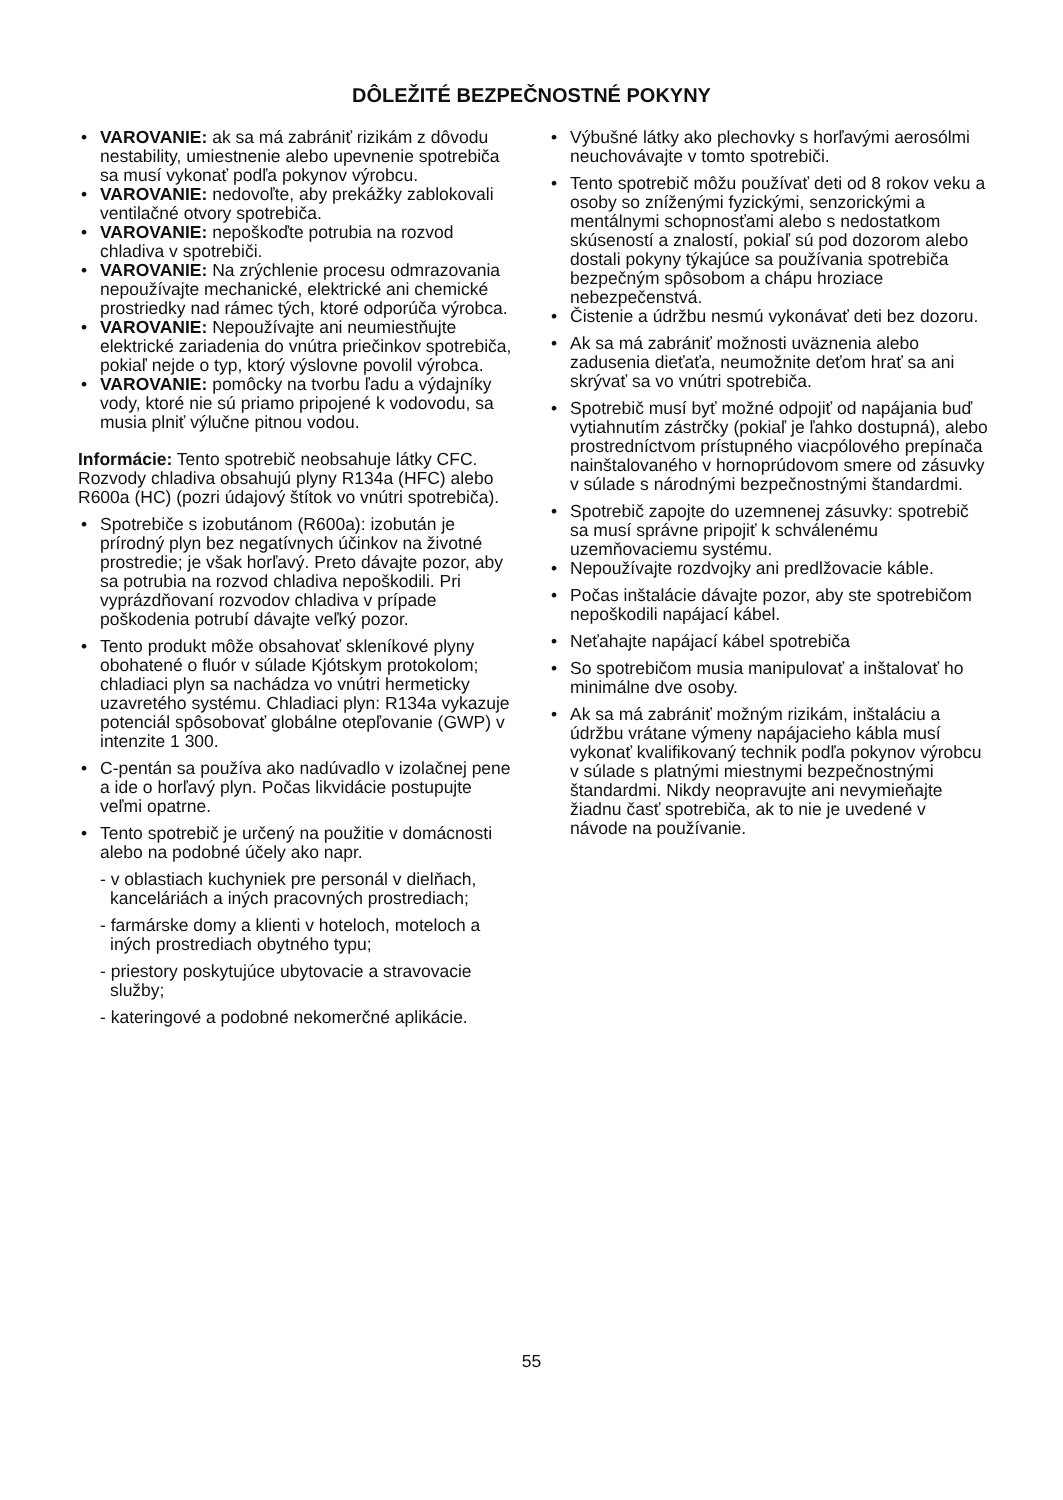DÔLEŽITÉ BEZPEČNOSTNÉ POKYNY
VAROVANIE: ak sa má zabrániť rizikám z dôvodu nestability, umiestnenie alebo upevnenie spotrebiča sa musí vykonať podľa pokynov výrobcu.
VAROVANIE: nedovoľte, aby prekážky zablokovali ventilačné otvory spotrebiča.
VAROVANIE: nepoškoďte potrubia na rozvod chladiva v spotrebiči.
VAROVANIE: Na zrýchlenie procesu odmrazovania nepoužívajte mechanické, elektrické ani chemické prostriedky nad rámec tých, ktoré odporúča výrobca.
VAROVANIE: Nepoužívajte ani neumiestňujte elektrické zariadenia do vnútra priečinkov spotrebiča, pokiaľ nejde o typ, ktorý výslovne povolil výrobca.
VAROVANIE: pomôcky na tvorbu ľadu a výdajníky vody, ktoré nie sú priamo pripojené k vodovodu, sa musia plniť výlučne pitnou vodou.
Informácie: Tento spotrebič neobsahuje látky CFC. Rozvody chladiva obsahujú plyny R134a (HFC) alebo R600a (HC) (pozri údajový štítok vo vnútri spotrebiča).
Spotrebiče s izobutánom (R600a): izobután je prírodný plyn bez negatívnych účinkov na životné prostredie; je však horľavý. Preto dávajte pozor, aby sa potrubia na rozvod chladiva nepoškodili. Pri vyprázdňovaní rozvodov chladiva v prípade poškodenia potrubí dávajte veľký pozor.
Tento produkt môže obsahovať skleníkové plyny obohatené o fluór v súlade Kjótskym protokolom; chladiaci plyn sa nachádza vo vnútri hermeticky uzavretého systému. Chladiaci plyn: R134a vykazuje potenciál spôsobovať globálne otepľovanie (GWP) v intenzite 1 300.
C-pentán sa používa ako nadúvadlo v izolačnej pene a ide o horľavý plyn. Počas likvidácie postupujte veľmi opatrne.
Tento spotrebič je určený na použitie v domácnosti alebo na podobné účely ako napr.
- v oblastiach kuchyniek pre personál v dielňach, kanceláriách a iných pracovných prostrediach;
- farmárske domy a klienti v hoteloch, moteloch a iných prostrediach obytného typu;
- priestory poskytujúce ubytovacie a stravovacie služby;
- kateringové a podobné nekomerčné aplikácie.
Výbušné látky ako plechovky s horľavými aerosólmi neuchovávajte v tomto spotrebiči.
Tento spotrebič môžu používať deti od 8 rokov veku a osoby so zníženými fyzickými, senzorickými a mentálnymi schopnosťami alebo s nedostatkom skúseností a znalostí, pokiaľ sú pod dozorom alebo dostali pokyny týkajúce sa používania spotrebiča bezpečným spôsobom a chápu hroziace nebezpečenstvá.
Čistenie a údržbu nesmú vykonávať deti bez dozoru.
Ak sa má zabrániť možnosti uväznenia alebo zadusenia dieťaťa, neumožnite deťom hrať sa ani skrývať sa vo vnútri spotrebiča.
Spotrebič musí byť možné odpojiť od napájania buď vytiahnutím zástrčky (pokiaľ je ľahko dostupná), alebo prostredníctvom prístupného viacpólového prepínača nainštalovaného v hornoprúdovom smere od zásuvky v súlade s národnými bezpečnostnými štandardmi.
Spotrebič zapojte do uzemnenej zásuvky: spotrebič sa musí správne pripojiť k schválenému uzemňovaciemu systému.
Nepoužívajte rozdvojky ani predlžovacie káble.
Počas inštalácie dávajte pozor, aby ste spotrebičom nepoškodili napájací kábel.
Neťahajte napájací kábel spotrebiča
So spotrebičom musia manipulovať a inštalovať ho minimálne dve osoby.
Ak sa má zabrániť možným rizikám, inštaláciu a údržbu vrátane výmeny napájacieho kábla musí vykonať kvalifikovaný technik podľa pokynov výrobcu v súlade s platnými miestnymi bezpečnostnými štandardmi. Nikdy neopravujte ani nevymieňajte žiadnu časť spotrebiča, ak to nie je uvedené v návode na používanie.
55